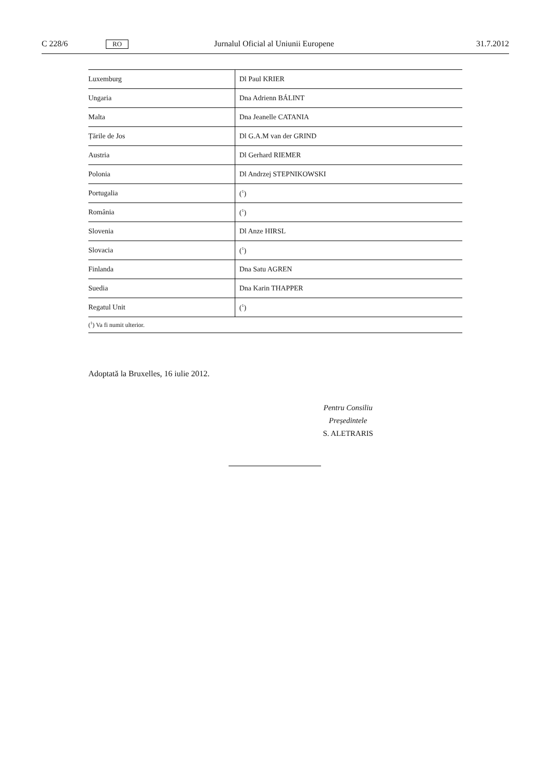C 228/6 RO Jurnalul Oficial al Uniunii Europene 31.7.2012
| Luxemburg | Dl Paul KRIER |
| Ungaria | Dna Adrienn BÁLINT |
| Malta | Dna Jeanelle CATANIA |
| Țările de Jos | Dl G.A.M van der GRIND |
| Austria | Dl Gerhard RIEMER |
| Polonia | Dl Andrzej STEPNIKOWSKI |
| Portugalia | (<sup>1</sup>) |
| România | (<sup>1</sup>) |
| Slovenia | Dl Anze HIRSL |
| Slovacia | (<sup>1</sup>) |
| Finlanda | Dna Satu AGREN |
| Suedia | Dna Karin THAPPER |
| Regatul Unit | (<sup>1</sup>) |
| (<sup>1</sup>) Va fi numit ulterior. | |
Adoptată la Bruxelles, 16 iulie 2012.
Pentru Consiliu
Președintele
S. ALETRARIS